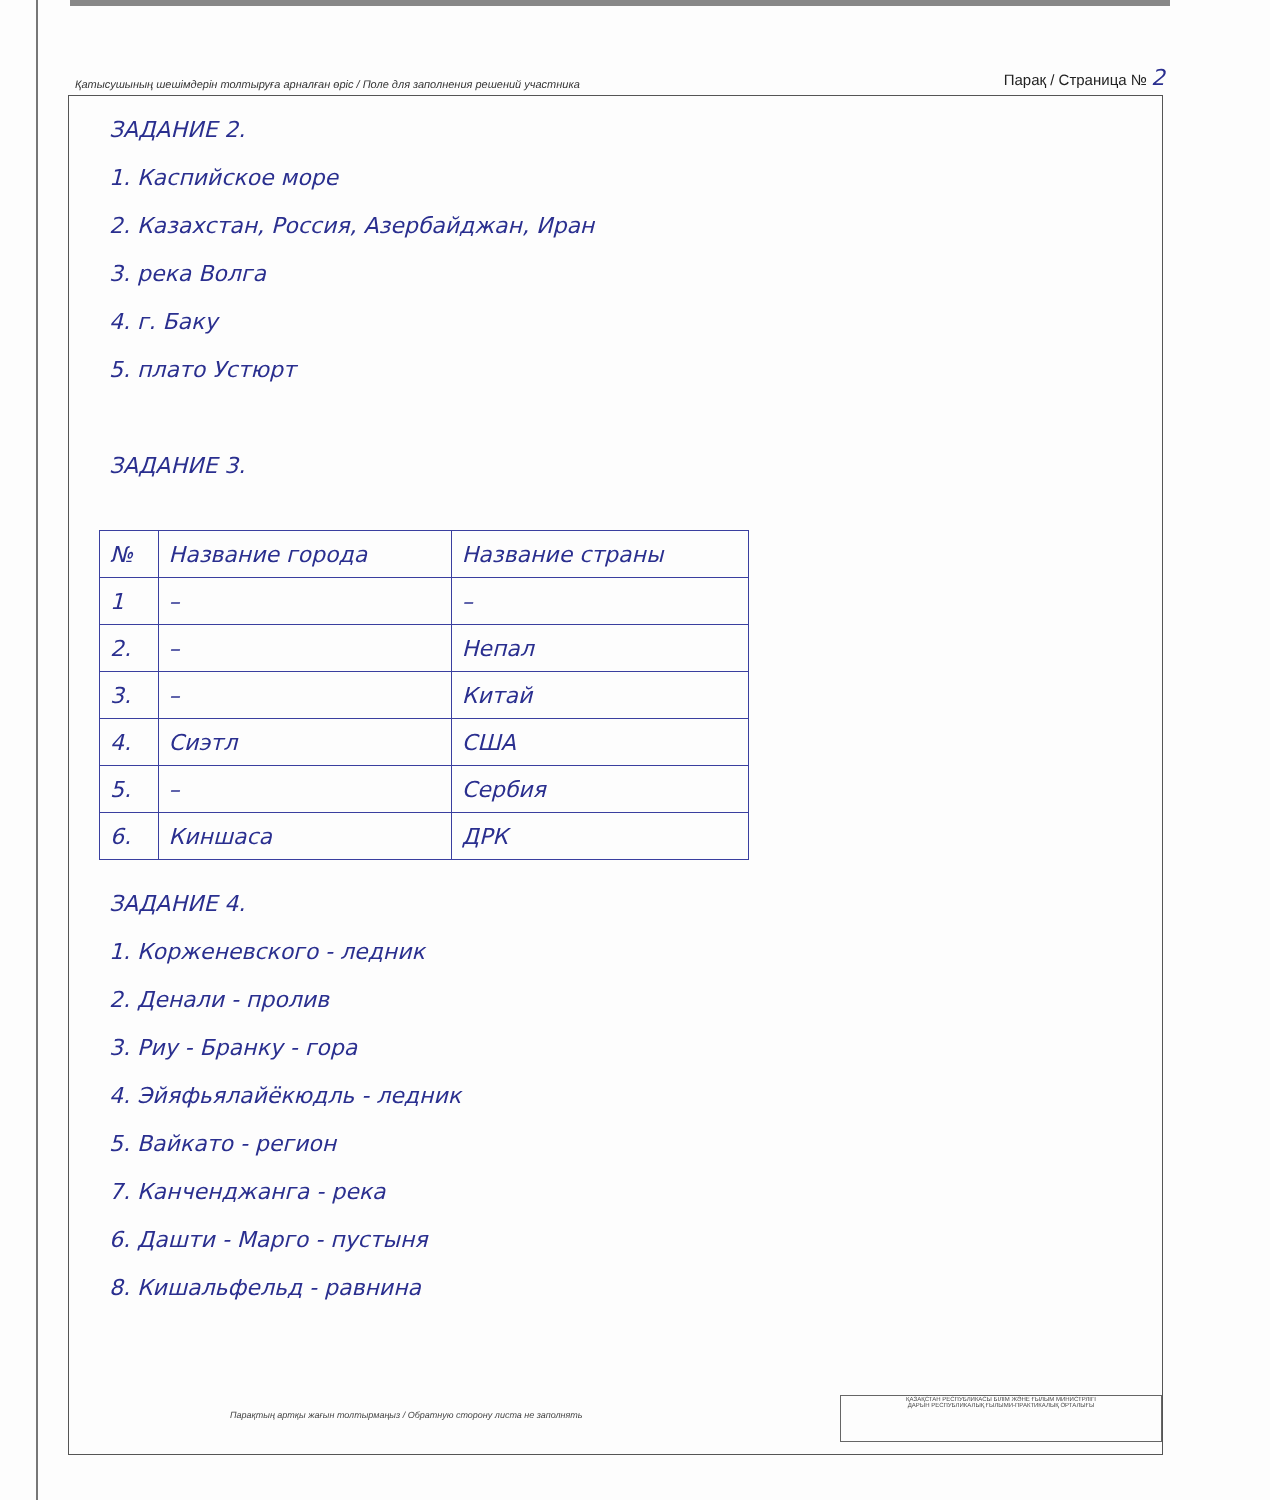Қатысушының шешімдерін толтыруға арналған өріс / Поле для заполнения решений участника Парақ / Страница № 2
ЗАДАНИЕ 2.
1. Каспийское море
2. Казахстан, Россия, Азербайджан, Иран
3. река Волга
4. г. Баку
5. плато Устюрт
ЗАДАНИЕ 3.
| № | Название города | Название страны |
| 1 | – | – |
| 2. | – | Непал |
| 3. | – | Китай |
| 4. | Сиэтл | США |
| 5. | – | Сербия |
| 6. | Киншаса | ДРК |
ЗАДАНИЕ 4.
1. Корженевского - ледник
2. Денали - пролив
3. Риу - Бранку - гора
4. Эйяфьялайёкюдль - ледник
5. Вайкато - регион
7. Канченджанга - река
6. Дашти - Марго - пустыня
8. Кишальфельд - равнина
Парақтың артқы жағын толтырмаңыз / Обратную сторону листа не заполнять
ҚАЗАҚСТАН РЕСПУБЛИКАСЫ БІЛІМ ЖӘНЕ ҒЫЛЫМ МИНИСТРЛІГІ
ДАРЫН РЕСПУБЛИКАЛЫҚ ҒЫЛЫМИ-ПРАКТИКАЛЫҚ ОРТАЛЫҒЫ